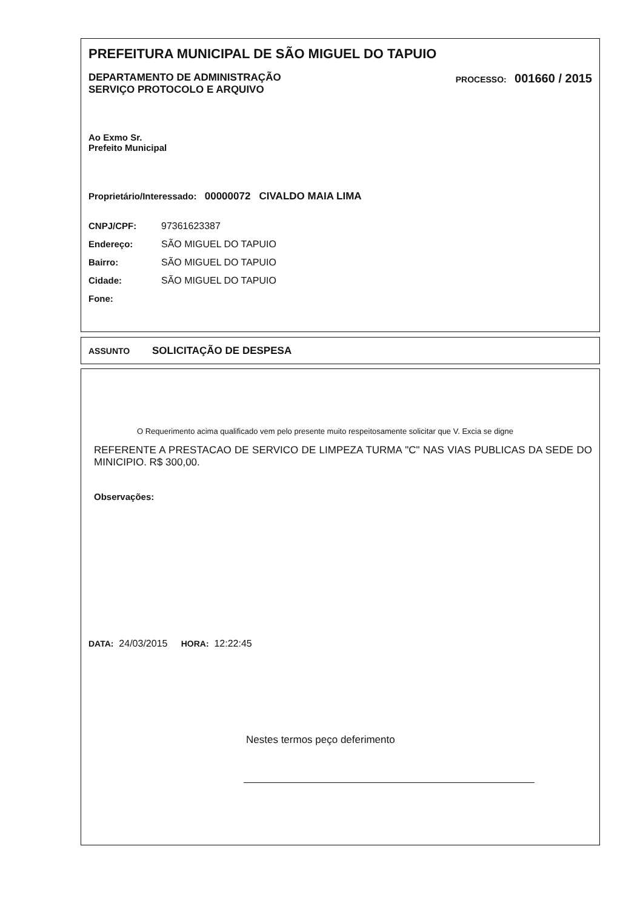PREFEITURA MUNICIPAL DE SÃO MIGUEL DO TAPUIO
DEPARTAMENTO DE ADMINISTRAÇÃO
SERVIÇO PROTOCOLO E ARQUIVO
PROCESSO: 001660 / 2015
Ao Exmo Sr.
Prefeito Municipal
Proprietário/Interessado: 00000072 CIVALDO MAIA LIMA
CNPJ/CPF: 97361623387
Endereço: SÃO MIGUEL DO TAPUIO
Bairro: SÃO MIGUEL DO TAPUIO
Cidade: SÃO MIGUEL DO TAPUIO
Fone:
ASSUNTO SOLICITAÇÃO DE DESPESA
O Requerimento acima qualificado vem pelo presente muito respeitosamente solicitar que V. Excia se digne
REFERENTE A PRESTACAO DE SERVICO DE LIMPEZA TURMA "C" NAS VIAS PUBLICAS DA SEDE DO MINICIPIO. R$ 300,00.
Observações:
DATA: 24/03/2015 HORA: 12:22:45
Nestes termos peço deferimento